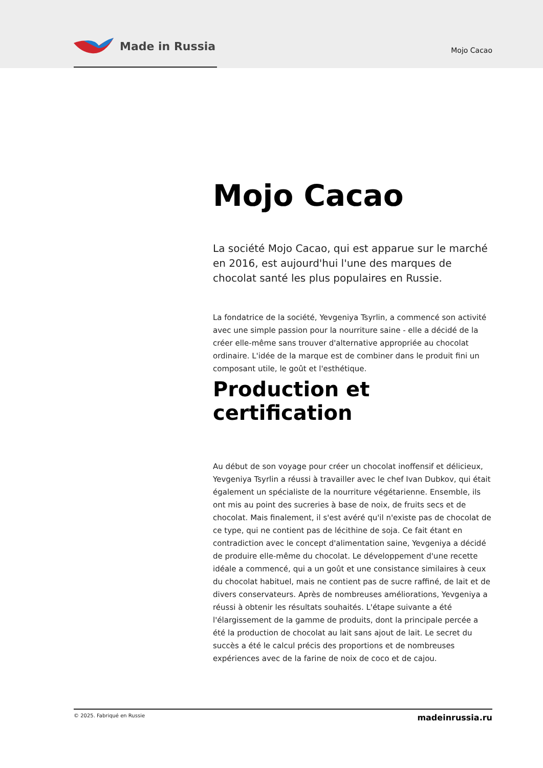Made in Russia
Mojo Cacao
Mojo Cacao
La société Mojo Cacao, qui est apparue sur le marché en 2016, est aujourd'hui l'une des marques de chocolat santé les plus populaires en Russie.
La fondatrice de la société, Yevgeniya Tsyrlin, a commencé son activité avec une simple passion pour la nourriture saine - elle a décidé de la créer elle-même sans trouver d'alternative appropriée au chocolat ordinaire. L'idée de la marque est de combiner dans le produit fini un composant utile, le goût et l'esthétique.
Production et certification
Au début de son voyage pour créer un chocolat inoffensif et délicieux, Yevgeniya Tsyrlin a réussi à travailler avec le chef Ivan Dubkov, qui était également un spécialiste de la nourriture végétarienne. Ensemble, ils ont mis au point des sucreries à base de noix, de fruits secs et de chocolat. Mais finalement, il s'est avéré qu'il n'existe pas de chocolat de ce type, qui ne contient pas de lécithine de soja. Ce fait étant en contradiction avec le concept d'alimentation saine, Yevgeniya a décidé de produire elle-même du chocolat. Le développement d'une recette idéale a commencé, qui a un goût et une consistance similaires à ceux du chocolat habituel, mais ne contient pas de sucre raffiné, de lait et de divers conservateurs. Après de nombreuses améliorations, Yevgeniya a réussi à obtenir les résultats souhaités. L'étape suivante a été l'élargissement de la gamme de produits, dont la principale percée a été la production de chocolat au lait sans ajout de lait. Le secret du succès a été le calcul précis des proportions et de nombreuses expériences avec de la farine de noix de coco et de cajou.
© 2025. Fabriqué en Russie madeinrussia.ru